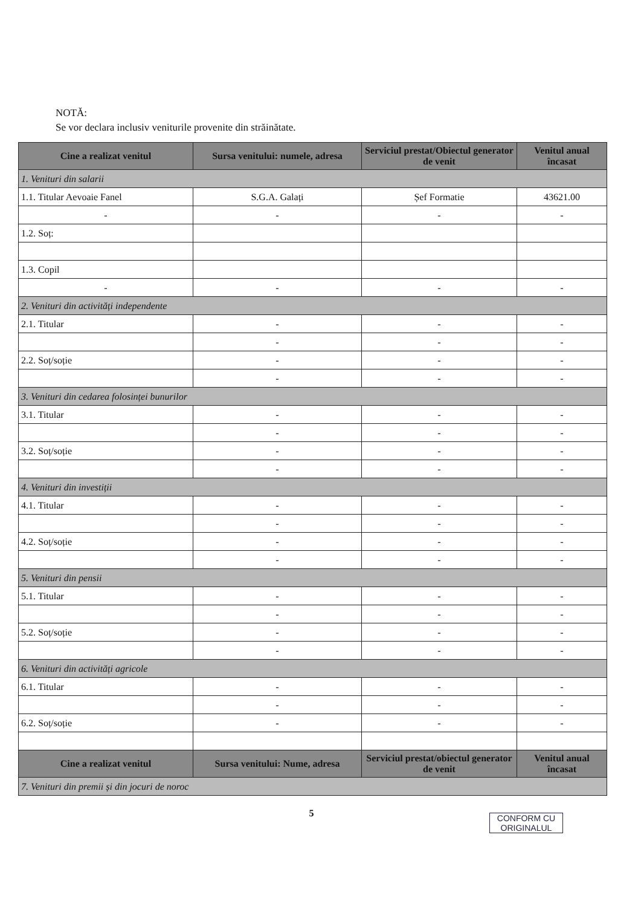NOTĂ:
Se vor declara inclusiv veniturile provenite din străinătate.
| Cine a realizat venitul | Sursa venitului: numele, adresa | Serviciul prestat/Obiectul generator de venit | Venitul anual încasat |
| --- | --- | --- | --- |
| 1. Venituri din salarii | | | |
| 1.1. Titular Aevoaie Fanel | S.G.A. Galați | Șef Formatie | 43621.00 |
| - | - | - | - |
| 1.2. Soț: | | | |
| 1.3. Copil | | | |
| - | - | - | - |
| 2. Venituri din activități independente | | | |
| 2.1. Titular | - | - | - |
| | - | - | - |
| 2.2. Soț/soție | - | - | - |
| | - | - | - |
| 3. Venituri din cedarea folosinței bunurilor | | | |
| 3.1. Titular | - | - | - |
| | - | - | - |
| 3.2. Soț/soție | - | - | - |
| | - | - | - |
| 4. Venituri din investiții | | | |
| 4.1. Titular | - | - | - |
| | - | - | - |
| 4.2. Soț/soție | - | - | - |
| | - | - | - |
| 5. Venituri din pensii | | | |
| 5.1. Titular | - | - | - |
| | - | - | - |
| 5.2. Soț/soție | - | - | - |
| | - | - | - |
| 6. Venituri din activități agricole | | | |
| 6.1. Titular | - | - | - |
| | - | - | - |
| 6.2. Soț/soție | - | - | - |
| Cine a realizat venitul | Sursa venitului: Nume, adresa | Serviciul prestat/obiectul generator de venit | Venitul anual încasat |
| 7. Venituri din premii și din jocuri de noroc | | | |
5
CONFORM CU
ORIGINALUL